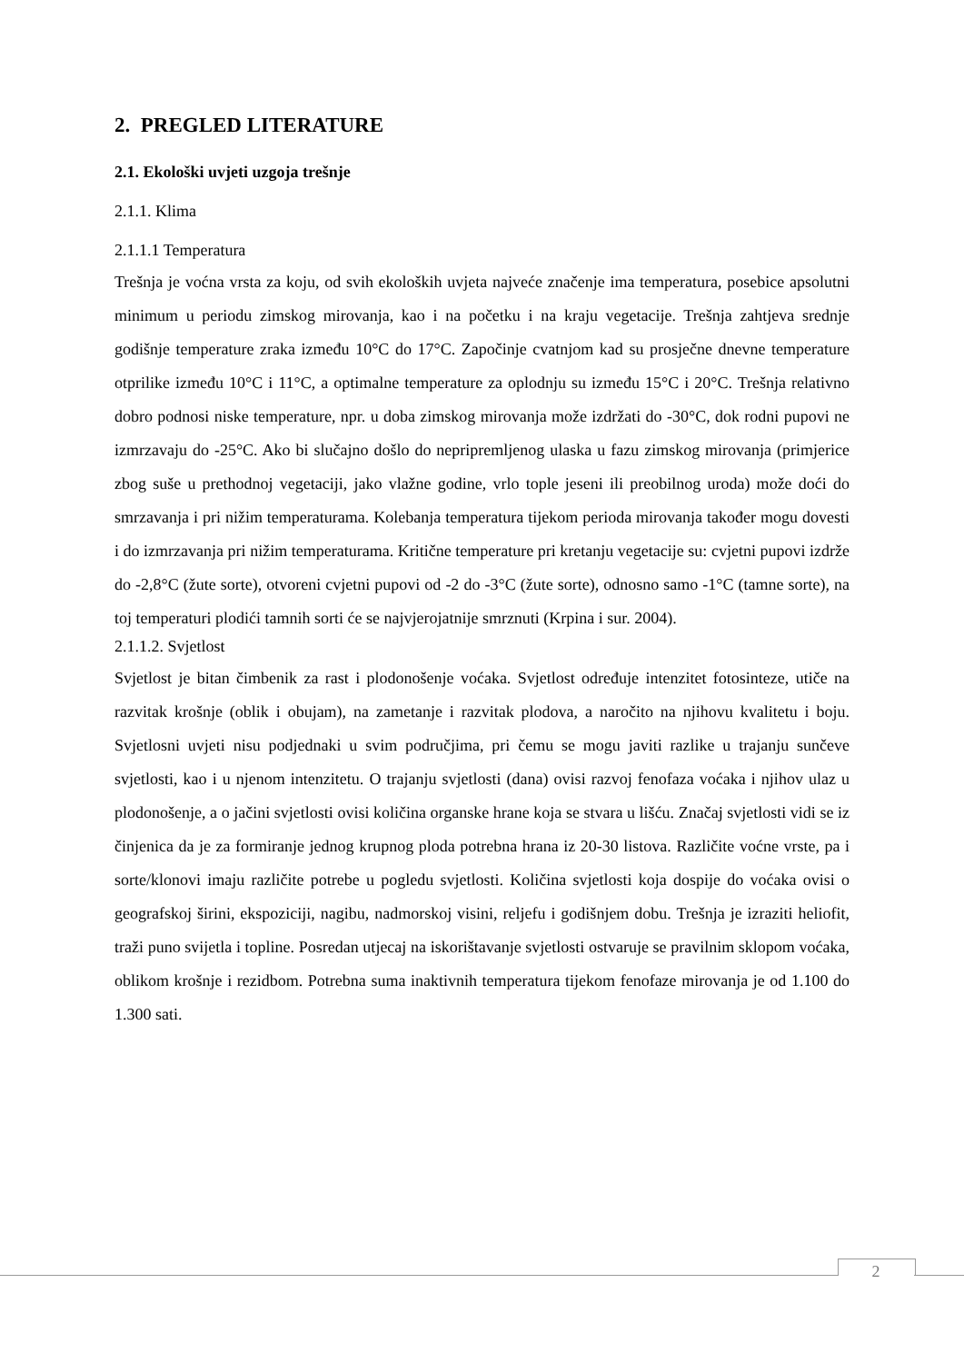2. PREGLED LITERATURE
2.1. Ekološki uvjeti uzgoja trešnje
2.1.1. Klima
2.1.1.1 Temperatura
Trešnja je voćna vrsta za koju, od svih ekoloških uvjeta najveće značenje ima temperatura, posebice apsolutni minimum u periodu zimskog mirovanja, kao i na početku i na kraju vegetacije. Trešnja zahtjeva srednje godišnje temperature zraka između 10°C do 17°C. Započinje cvatnjom kad su prosječne dnevne temperature otprilike između 10°C i 11°C, a optimalne temperature za oplodnju su između 15°C i 20°C. Trešnja relativno dobro podnosi niske temperature, npr. u doba zimskog mirovanja može izdržati do -30°C, dok rodni pupovi ne izmrzavaju do -25°C. Ako bi slučajno došlo do nepripremljenog ulaska u fazu zimskog mirovanja (primjerice zbog suše u prethodnoj vegetaciji, jako vlažne godine, vrlo tople jeseni ili preobilnog uroda) može doći do smrzavanja i pri nižim temperaturama. Kolebanja temperatura tijekom perioda mirovanja također mogu dovesti i do izmrzavanja pri nižim temperaturama. Kritične temperature pri kretanju vegetacije su: cvjetni pupovi izdrže do -2,8°C (žute sorte), otvoreni cvjetni pupovi od -2 do -3°C (žute sorte), odnosno samo -1°C (tamne sorte), na toj temperaturi plodići tamnih sorti će se najvjerojatnije smrznuti (Krpina i sur. 2004).
2.1.1.2. Svjetlost
Svjetlost je bitan čimbenik za rast i plodonošenje voćaka. Svjetlost određuje intenzitet fotosinteze, utiče na razvitak krošnje (oblik i obujam), na zametanje i razvitak plodova, a naročito na njihovu kvalitetu i boju. Svjetlosni uvjeti nisu podjednaki u svim područjima, pri čemu se mogu javiti razlike u trajanju sunčeve svjetlosti, kao i u njenom intenzitetu. O trajanju svjetlosti (dana) ovisi razvoj fenofaza voćaka i njihov ulaz u plodonošenje, a o jačini svjetlosti ovisi količina organske hrane koja se stvara u lišću. Značaj svjetlosti vidi se iz činjenica da je za formiranje jednog krupnog ploda potrebna hrana iz 20-30 listova. Različite voćne vrste, pa i sorte/klonovi imaju različite potrebe u pogledu svjetlosti. Količina svjetlosti koja dospije do voćaka ovisi o geografskoj širini, ekspoziciji, nagibu, nadmorskoj visini, reljefu i godišnjem dobu. Trešnja je izraziti heliofit, traži puno svijetla i topline. Posredan utjecaj na iskorištavanje svjetlosti ostvaruje se pravilnim sklopom voćaka, oblikom krošnje i rezidbom. Potrebna suma inaktivnih temperatura tijekom fenofaze mirovanja je od 1.100 do 1.300 sati.
2